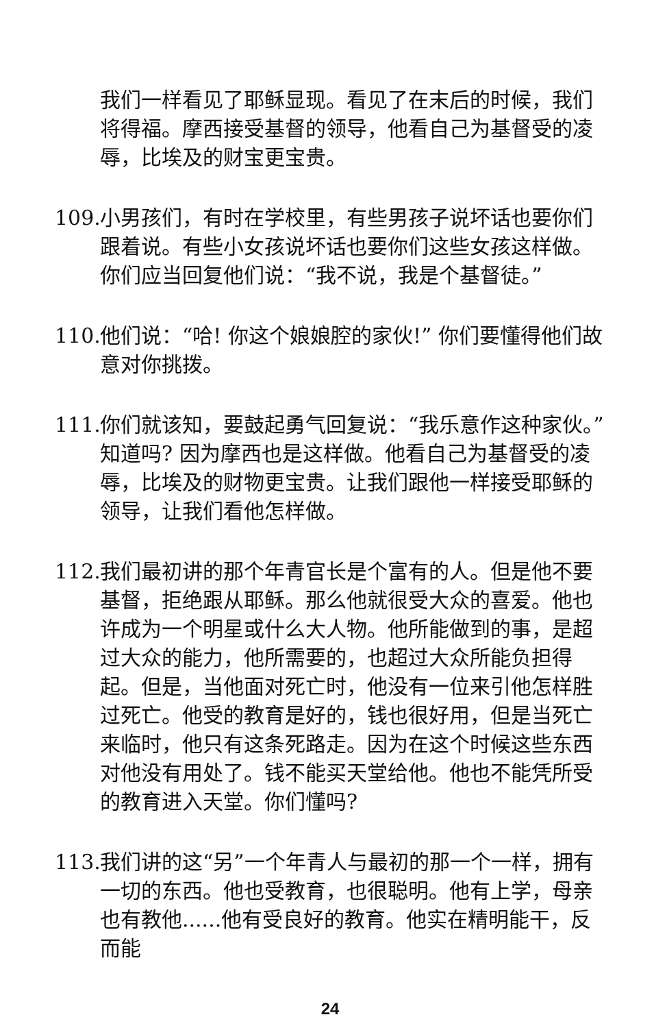我们一样看见了耶稣显现。看见了在末后的时候，我们将得福。摩西接受基督的领导，他看自己为基督受的凌辱，比埃及的财宝更宝贵。
109. 小男孩们，有时在学校里，有些男孩子说坏话也要你们跟着说。有些小女孩说坏话也要你们这些女孩这样做。你们应当回复他们说：“我不说，我是个基督徒。”
110. 他们说：“哈! 你这个娘娘腔的家伙!” 你们要懂得他们故意对你挑拨。
111. 你们就该知，要鼓起勇气回复说：“我乐意作这种家伙。”知道吗? 因为摩西也是这样做。他看自己为基督受的凌辱，比埃及的财物更宝贵。让我们跟他一样接受耶稣的领导，让我们看他怎样做。
112. 我们最初讲的那个年青官长是个富有的人。但是他不要基督，拒绝跟从耶稣。那么他就很受大众的喜爱。他也许成为一个明星或什么大人物。他所能做到的事，是超过大众的能力，他所需要的，也超过大众所能负担得起。但是，当他面对死亡时，他没有一位来引他怎样胜过死亡。他受的教育是好的，钱也很好用，但是当死亡来临时，他只有这条死路走。因为在这个时候这些东西对他没有用处了。钱不能买天堂给他。他也不能凭所受的教育进入天堂。你们懂吗?
113. 我们讲的这“另”一个年青人与最初的那一个一样，拥有一切的东西。他也受教育，也很聪明。他有上学，母亲也有教他......他有受良好的教育。他实在精明能干，反而能
24